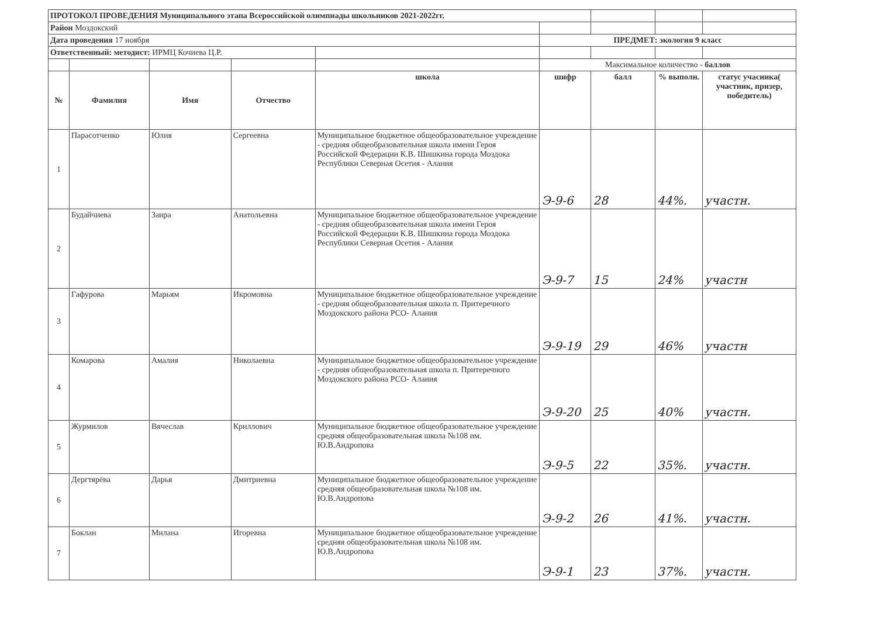| ПРОТОКОЛ ПРОВЕДЕНИЯ Муниципального этапа Всероссийской олимпиады школьников 2021-2022гг. | | | | | | | | |
| Район Моздокский | | | | | | | | |
| Дата проведения 17 ноября | | | | | ПРЕДМЕТ: экология 9 класс | | | |
| Ответственный: методист: ИРМЦ Кочиева Ц.Р. | | | | | | | | |
| | | | | | Максимальное количество - баллов | | | |
| № | Фамилия | Имя | Отчество | школа | шифр | балл | % выполн. | статус учасника( участник, призер, победитель) |
| 1 | Парасотченко | Юлия | Сергеевна | Муниципальное бюджетное общеобразовательное учреждение - средняя общеобразовательная школа имени Героя Российской Федерации К.В. Шишкина города Моздока Республики Северная Осетия - Алания | Э-9-6 | 28 | 44%. | участн. |
| 2 | Будайчиева | Заира | Анатольевна | Муниципальное бюджетное общеобразовательное учреждение - средняя общеобразовательная школа имени Героя Российской Федерации К.В. Шишкина города Моздока Республики Северная Осетия - Алания | Э-9-7 | 15 | 24% | участн |
| 3 | Гафурова | Марьям | Икромовна | Муниципальное бюджетное общеобразовательное учреждение - средняя общеобразовательная школа п. Притеречного Моздокского района РСО- Алания | Э-9-19 | 29 | 46% | участн |
| 4 | Комарова | Амалия | Николаевна | Муниципальное бюджетное общеобразовательное учреждение - средняя общеобразовательная школа п. Притеречного Моздокского района РСО- Алания | Э-9-20 | 25 | 40% | участн. |
| 5 | Журмилов | Вячеслав | Криллович | Муниципальное бюджетное общеобразовательное учреждение средняя общеобразовательная школа №108 им. Ю.В.Андропова | Э-9-5 | 22 | 35%. | участн. |
| 6 | Дергтярёва | Дарья | Дмитриевна | Муниципальное бюджетное общеобразовательное учреждение средняя общеобразовательная школа №108 им. Ю.В.Андропова | Э-9-2 | 26 | 41%. | участн. |
| 7 | Боклан | Милана | Игоревна | Муниципальное бюджетное общеобразовательное учреждение средняя общеобразовательная школа №108 им. Ю.В.Андропова | Э-9-1 | 23 | 37%. | участн. |